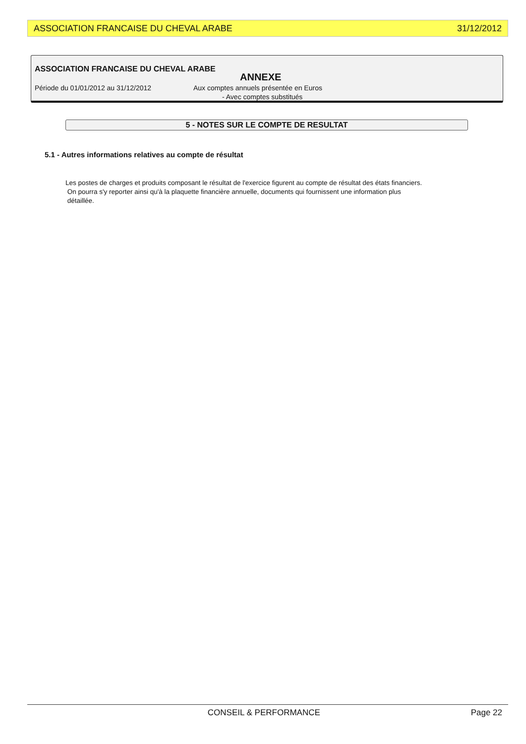ASSOCIATION FRANCAISE DU CHEVAL ARABE 31/12/2012
ASSOCIATION FRANCAISE DU CHEVAL ARABE
ANNEXE
Période du 01/01/2012 au 31/12/2012 Aux comptes annuels présentée en Euros
- Avec comptes substitués
5 - NOTES SUR LE COMPTE DE RESULTAT
5.1 - Autres informations relatives au compte de résultat
Les postes de charges et produits composant le résultat de l'exercice figurent au compte de résultat des états financiers.
On pourra s'y reporter ainsi qu'à la plaquette financière annuelle, documents qui fournissent une information plus
détaillée.
CONSEIL & PERFORMANCE Page 22